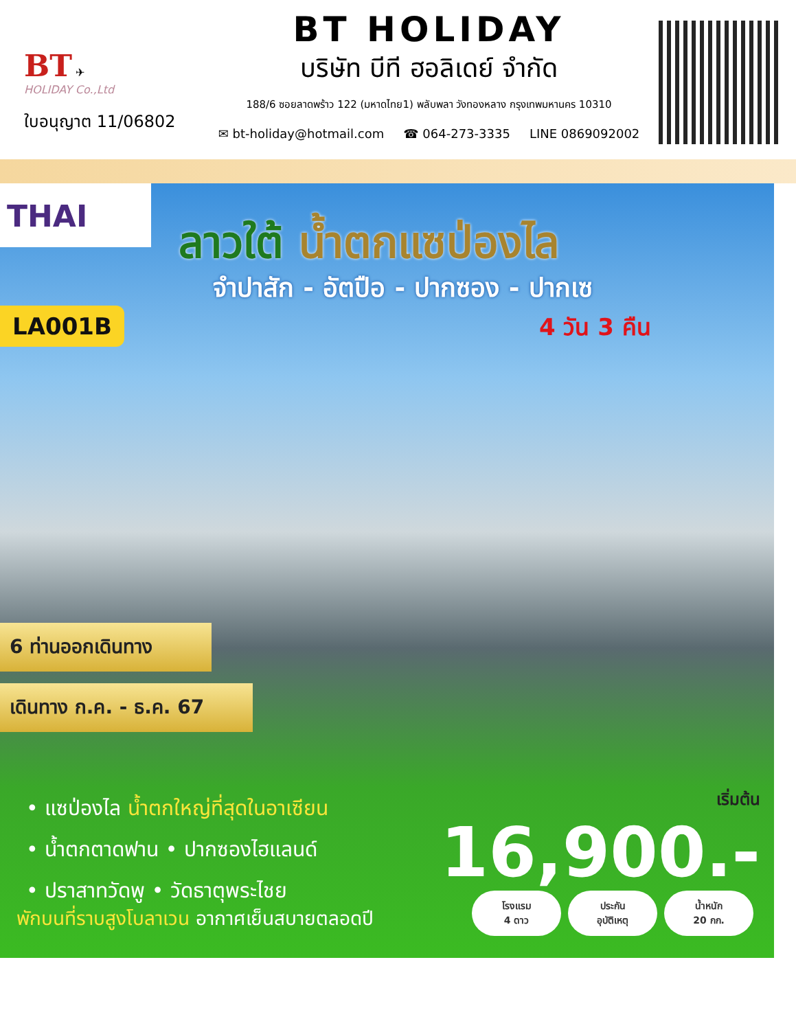BT ✈
HOLIDAY Co.,Ltd
ใบอนุญาต 11/06802
BT HOLIDAY
บริษัท บีที ฮอลิเดย์ จำกัด
188/6 ซอยลาดพร้าว 122 (มหาดไทย1) พลับพลา วังทองหลาง กรุงเทพมหานคร 10310
✉ bt-holiday@hotmail.com ☎ 064-273-3335 LINE 0869092002
THAI
ลาวใต้ น้ำตกแซป่องไล
จำปาสัก - อัตปือ - ปากซอง - ปากเซ
4 วัน 3 คืน
LA001B
6 ท่านออกเดินทาง
เดินทาง ก.ค. - ธ.ค. 67
• แซป่องไล น้ำตกใหญ่ที่สุดในอาเซียน
• น้ำตกตาดฟาน • ปากซองไฮแลนด์
• ปราสาทวัดพู • วัดธาตุพระไชย
พักบนที่ราบสูงโบลาเวน อากาศเย็นสบายตลอดปี
เริ่มต้น
16,900.-
โรงแรม
4 ดาว
ประกัน
อุบัติเหตุ
น้ำหนัก
20 กก.